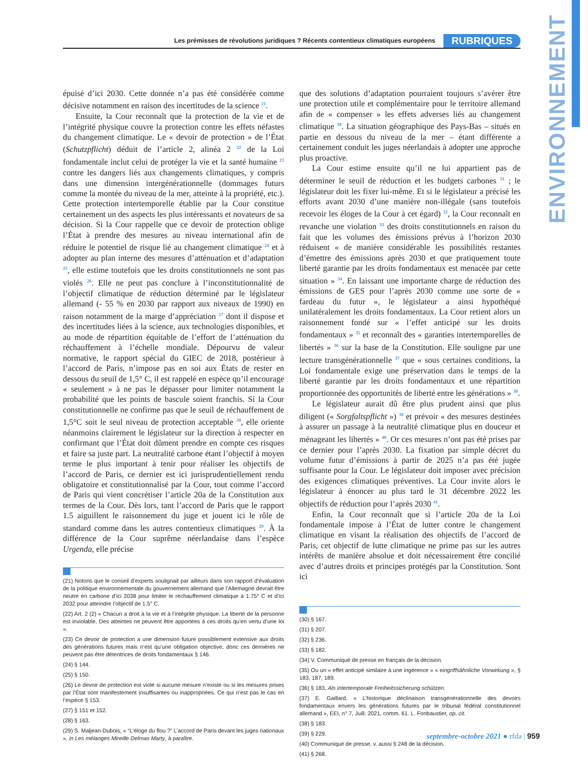ENVIRONNEMENT
Les prémisses de révolutions juridiques ? Récents contentieux climatiques européens RUBRIQUES
épuisé d’ici 2030. Cette donnée n’a pas été considérée comme décisive notamment en raison des incertitudes de la science <sup>21</sup>.
Ensuite, la Cour reconnaît que la protection de la vie et de l’intégrité physique couvre la protection contre les effets néfastes du changement climatique. Le « devoir de protection » de l’État (Schutzpflicht) déduit de l’article 2, alinéa 2 <sup>22</sup> de la Loi fondamentale inclut celui de protéger la vie et la santé humaine <sup>23</sup> contre les dangers liés aux changements climatiques, y compris dans une dimension intergénérationnelle (dommages futurs comme la montée du niveau de la mer, atteinte à la propriété, etc.). Cette protection intertemporelle établie par la Cour constitue certainement un des aspects les plus intéressants et novateurs de sa décision. Si la Cour rappelle que ce devoir de protection oblige l’État à prendre des mesures au niveau international afin de réduire le potentiel de risque lié au changement climatique <sup>24</sup> et à adopter au plan interne des mesures d’atténuation et d’adaptation <sup>25</sup>, elle estime toutefois que les droits constitutionnels ne sont pas violés <sup>26</sup>. Elle ne peut pas conclure à l’inconstitutionnalité de l’objectif climatique de réduction déterminé par le législateur allemand (- 55 % en 2030 par rapport aux niveaux de 1990) en raison notamment de la marge d’appréciation <sup>27</sup> dont il dispose et des incertitudes liées à la science, aux technologies disponibles, et au mode de répartition équitable de l’effort de l’atténuation du réchauffement à l’échelle mondiale. Dépourvu de valeur normative, le rapport spécial du GIEC de 2018, postérieur à l’accord de Paris, n’impose pas en soi aux États de rester en dessous du seuil de 1,5° C, il est rappelé en espèce qu’il encourage « seulement » à ne pas le dépasser pour limiter notamment la probabilité que les points de bascule soient franchis. Si la Cour constitutionnelle ne confirme pas que le seuil de réchauffement de 1,5°C soit le seul niveau de protection acceptable <sup>28</sup>, elle oriente néanmoins clairement le législateur sur la direction à respecter en confirmant que l’État doit dûment prendre en compte ces risques et faire sa juste part. La neutralité carbone étant l’objectif à moyen terme le plus important à tenir pour réaliser les objectifs de l’accord de Paris, ce dernier est ici jurisprudentiellement rendu obligatoire et constitutionnalisé par la Cour, tout comme l’accord de Paris qui vient concrétiser l’article 20a de la Constitution aux termes de la Cour. Dès lors, tant l’accord de Paris que le rapport 1.5 aiguillent le raisonnement du juge et jouent ici le rôle de standard comme dans les autres contentieux climatiques <sup>29</sup>. À la différence de la Cour suprême néerlandaise dans l’espèce Urgenda, elle précise
(21) Notons que le conseil d’experts soulignait par ailleurs dans son rapport d’évaluation de la politique environnementale du gouvernement allemand que l’Allemagne devrait être neutre en carbone d’ici 2038 pour limiter le réchauffement climatique à 1.75° C et d’ici 2032 pour atteindre l’objectif de 1.5° C.
(22) Art. 2 (2) « Chacun a droit à la vie et à l’intégrité physique. La liberté de la personne est inviolable. Des atteintes ne peuvent être apportées à ces droits qu’en vertu d’une loi ».
(23) Ce devoir de protection a une dimension future possiblement extensive aux droits des générations futures mais n’est qu’une obligation objective, donc ces dernières ne peuvent pas être détentrices de droits fondamentaux § 146.
(24) § 144.
(25) § 150.
(26) Le devoir de protection est violé si aucune mesure n’existe ou si les mesures prises par l’État sont manifestement insuffisantes ou inappropriées. Ce qui n’est pas le cas en l’espèce § 153.
(27) § 151 et 152.
(28) § 163.
(29) S. Maljean-Dubois, « “L’éloge du flou ?” L’accord de Paris devant les juges nationaux », in Les mélanges Mireille Delmas Marty, à paraître.
que des solutions d’adaptation pourraient toujours s’avérer être une protection utile et complémentaire pour le territoire allemand afin de « compenser » les effets adverses liés au changement climatique <sup>30</sup>. La situation géographique des Pays-Bas – situés en partie en dessous du niveau de la mer – étant différente a certainement conduit les juges néerlandais à adopter une approche plus proactive.
La Cour estime ensuite qu’il ne lui appartient pas de déterminer le seuil de réduction et les budgets carbones <sup>31</sup> ; le législateur doit les fixer lui-même. Et si le législateur a précisé les efforts avant 2030 d’une manière non-illégale (sans toutefois recevoir les éloges de la Cour à cet égard) <sup>32</sup>, la Cour reconnaît en revanche une violation <sup>33</sup> des droits constitutionnels en raison du fait que les volumes des émissions prévus à l’horizon 2030 réduisent « de manière considérable les possibilités restantes d’émettre des émissions après 2030 et que pratiquement toute liberté garantie par les droits fondamentaux est menacée par cette situation » <sup>34</sup>. En laissant une importante charge de réduction des émissions de GES pour l’après 2030 comme une sorte de « fardeau du futur », le législateur a ainsi hypothéqué unilatéralement les droits fondamentaux. La Cour retient alors un raisonnement fondé sur « l’effet anticipé sur les droits fondamentaux » <sup>35</sup> et reconnaît des « garanties intertemporelles de libertés » <sup>36</sup> sur la base de la Constitution. Elle souligne par une lecture transgénérationnelle <sup>37</sup> que « sous certaines conditions, la Loi fondamentale exige une préservation dans le temps de la liberté garantie par les droits fondamentaux et une répartition proportionnée des opportunités de liberté entre les générations » <sup>38</sup>.
Le législateur aurait dû être plus prudent ainsi que plus diligent (« Sorgfaltspflicht ») <sup>39</sup> et prévoir « des mesures destinées à assurer un passage à la neutralité climatique plus en douceur et ménageant les libertés » <sup>40</sup>. Or ces mesures n’ont pas été prises par ce dernier pour l’après 2030. La fixation par simple décret du volume futur d’émissions à partir de 2025 n’a pas été jugée suffisante pour la Cour. Le législateur doit imposer avec précision des exigences climatiques préventives. La Cour invite alors le législateur à énoncer au plus tard le 31 décembre 2022 les objectifs de réduction pour l’après 2030 <sup>41</sup>.
Enfin, la Cour reconnaît que si l’article 20a de la Loi fondamentale impose à l’État de lutter contre le changement climatique en visant la réalisation des objectifs de l’accord de Paris, cet objectif de lutte climatique ne prime pas sur les autres intérêts de manière absolue et doit nécessairement être concilié avec d’autres droits et principes protégés par la Constitution. Sont ici
(30) § 167.
(31) § 207.
(32) § 236.
(33) § 182.
(34) V. Communiqué de presse en français de la décision.
(35) Ou un « effet anticipé similaire à une ingérence » « eingriffsähnliche Vorwirkung », § 183, 187, 189.
(36) § 183, Als intertemporale Freiheitssicherung schützen.
(37) E. Gaillard, « L’historique déclinaison transgénérationnelle des devoirs fondamentaux envers les générations futures par le tribunal fédéral constitutionnel allemand », EEI, n° 7, Juill. 2021, comm. 61. L. Fonbaustier, op. cit.
(38) § 183.
(39) § 229.
(40) Communiqué de presse, v. aussi § 248 de la décision.
(41) § 268.
septembre-octobre 2021 ● rfda | 959